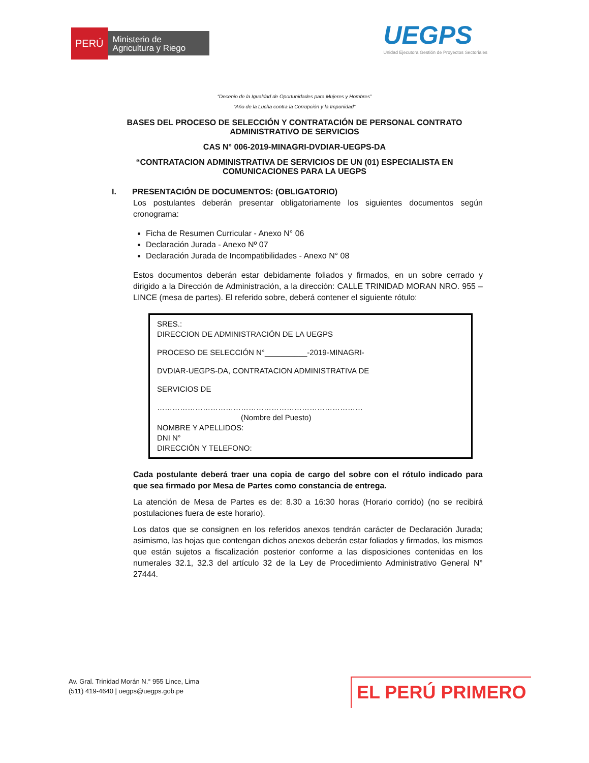PERÚ
Ministerio de Agricultura y Riego
UEGPS
Unidad Ejecutora Gestión de Proyectos Sectoriales
“Decenio de la Igualdad de Oportunidades para Mujeres y Hombres”
“Año de la Lucha contra la Corrupción y la Impunidad”
BASES DEL PROCESO DE SELECCIÓN Y CONTRATACIÓN DE PERSONAL CONTRATO ADMINISTRATIVO DE SERVICIOS
CAS N° 006-2019-MINAGRI-DVDIAR-UEGPS-DA
“CONTRATACION ADMINISTRATIVA DE SERVICIOS DE UN (01) ESPECIALISTA EN COMUNICACIONES PARA LA UEGPS
I. PRESENTACIÓN DE DOCUMENTOS: (OBLIGATORIO)
Los postulantes deberán presentar obligatoriamente los siguientes documentos según cronograma:
Ficha de Resumen Curricular - Anexo N° 06
Declaración Jurada - Anexo Nº 07
Declaración Jurada de Incompatibilidades - Anexo N° 08
Estos documentos deberán estar debidamente foliados y firmados, en un sobre cerrado y dirigido a la Dirección de Administración, a la dirección: CALLE TRINIDAD MORAN NRO. 955 – LINCE (mesa de partes). El referido sobre, deberá contener el siguiente rótulo:
SRES.:
DIRECCION DE ADMINISTRACIÓN DE LA UEGPS
PROCESO DE SELECCIÓN N°__________-2019-MINAGRI-
DVDIAR-UEGPS-DA, CONTRATACION ADMINISTRATIVA DE
SERVICIOS DE
………………………………………………………………………
(Nombre del Puesto)
NOMBRE Y APELLIDOS:
DNI N°
DIRECCIÓN Y TELEFONO:
Cada postulante deberá traer una copia de cargo del sobre con el rótulo indicado para que sea firmado por Mesa de Partes como constancia de entrega.
La atención de Mesa de Partes es de: 8.30 a 16:30 horas (Horario corrido) (no se recibirá postulaciones fuera de este horario).
Los datos que se consignen en los referidos anexos tendrán carácter de Declaración Jurada; asimismo, las hojas que contengan dichos anexos deberán estar foliados y firmados, los mismos que están sujetos a fiscalización posterior conforme a las disposiciones contenidas en los numerales 32.1, 32.3 del artículo 32 de la Ley de Procedimiento Administrativo General N° 27444.
Av. Gral. Trinidad Morán N.° 955 Lince, Lima
(511) 419-4640 | uegps@uegps.gob.pe
EL PERÚ PRIMERO